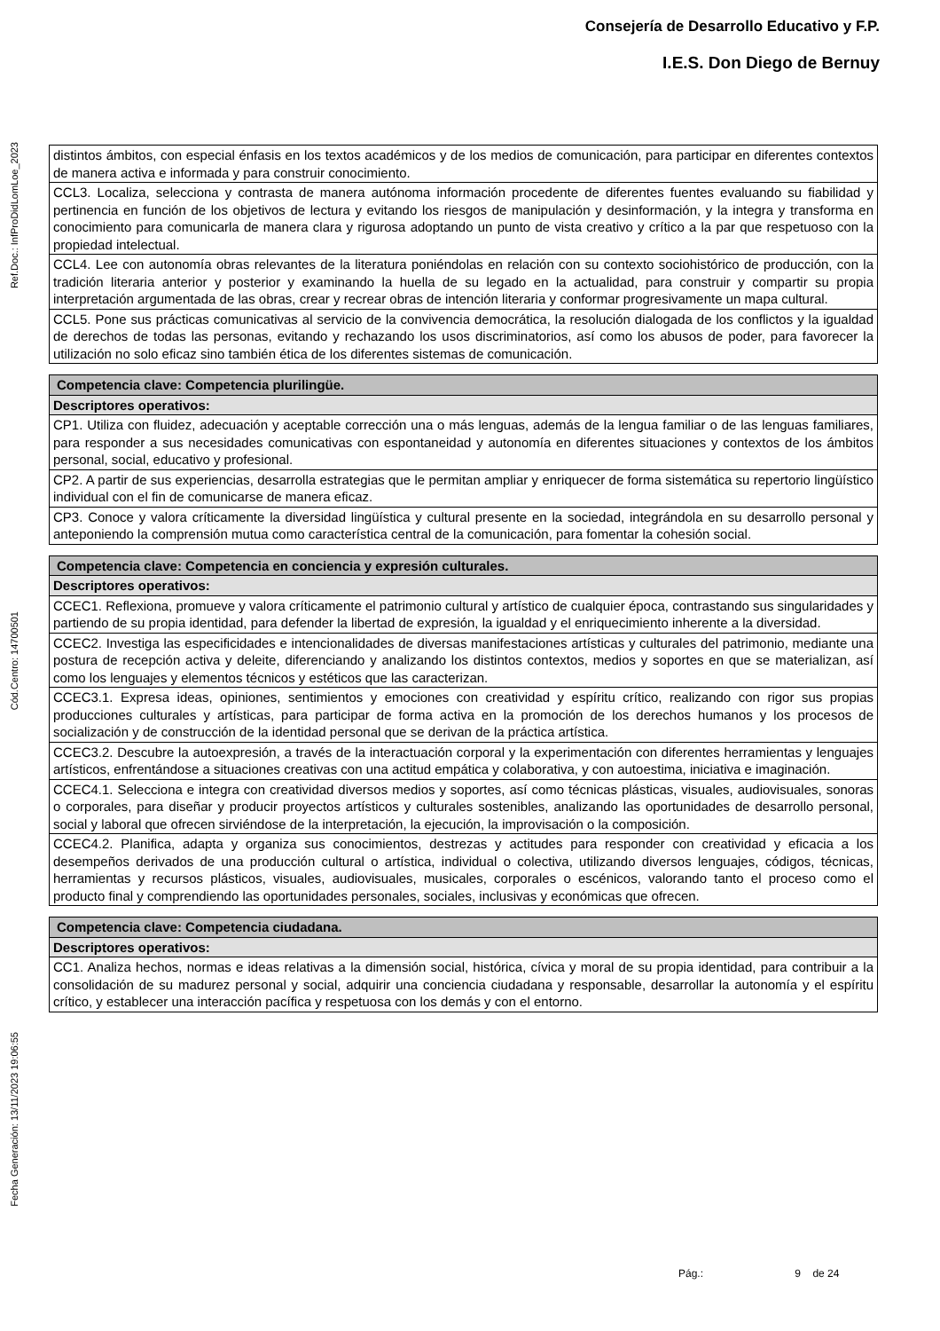Consejería de Desarrollo Educativo y F.P.
I.E.S. Don Diego de Bernuy
Ref.Doc.: InfProDidLomLoe_2023
Cód.Centro: 14700501
Fecha Generación: 13/11/2023 19:06:55
| distintos ámbitos, con especial énfasis en los textos académicos y de los medios de comunicación, para participar en diferentes contextos de manera activa e informada y para construir conocimiento. |
| CCL3. Localiza, selecciona y contrasta de manera autónoma información procedente de diferentes fuentes evaluando su fiabilidad y pertinencia en función de los objetivos de lectura y evitando los riesgos de manipulación y desinformación, y la integra y transforma en conocimiento para comunicarla de manera clara y rigurosa adoptando un punto de vista creativo y crítico a la par que respetuoso con la propiedad intelectual. |
| CCL4. Lee con autonomía obras relevantes de la literatura poniéndolas en relación con su contexto sociohistórico de producción, con la tradición literaria anterior y posterior y examinando la huella de su legado en la actualidad, para construir y compartir su propia interpretación argumentada de las obras, crear y recrear obras de intención literaria y conformar progresivamente un mapa cultural. |
| CCL5. Pone sus prácticas comunicativas al servicio de la convivencia democrática, la resolución dialogada de los conflictos y la igualdad de derechos de todas las personas, evitando y rechazando los usos discriminatorios, así como los abusos de poder, para favorecer la utilización no solo eficaz sino también ética de los diferentes sistemas de comunicación. |
| Competencia clave: Competencia plurilingüe. |
| Descriptores operativos: |
| CP1. Utiliza con fluidez, adecuación y aceptable corrección una o más lenguas, además de la lengua familiar o de las lenguas familiares, para responder a sus necesidades comunicativas con espontaneidad y autonomía en diferentes situaciones y contextos de los ámbitos personal, social, educativo y profesional. |
| CP2. A partir de sus experiencias, desarrolla estrategias que le permitan ampliar y enriquecer de forma sistemática su repertorio lingüístico individual con el fin de comunicarse de manera eficaz. |
| CP3. Conoce y valora críticamente la diversidad lingüística y cultural presente en la sociedad, integrándola en su desarrollo personal y anteponiendo la comprensión mutua como característica central de la comunicación, para fomentar la cohesión social. |
| Competencia clave: Competencia en conciencia y expresión culturales. |
| Descriptores operativos: |
| CCEC1. Reflexiona, promueve y valora críticamente el patrimonio cultural y artístico de cualquier época, contrastando sus singularidades y partiendo de su propia identidad, para defender la libertad de expresión, la igualdad y el enriquecimiento inherente a la diversidad. |
| CCEC2. Investiga las especificidades e intencionalidades de diversas manifestaciones artísticas y culturales del patrimonio, mediante una postura de recepción activa y deleite, diferenciando y analizando los distintos contextos, medios y soportes en que se materializan, así como los lenguajes y elementos técnicos y estéticos que las caracterizan. |
| CCEC3.1. Expresa ideas, opiniones, sentimientos y emociones con creatividad y espíritu crítico, realizando con rigor sus propias producciones culturales y artísticas, para participar de forma activa en la promoción de los derechos humanos y los procesos de socialización y de construcción de la identidad personal que se derivan de la práctica artística. |
| CCEC3.2. Descubre la autoexpresión, a través de la interactuación corporal y la experimentación con diferentes herramientas y lenguajes artísticos, enfrentándose a situaciones creativas con una actitud empática y colaborativa, y con autoestima, iniciativa e imaginación. |
| CCEC4.1. Selecciona e integra con creatividad diversos medios y soportes, así como técnicas plásticas, visuales, audiovisuales, sonoras o corporales, para diseñar y producir proyectos artísticos y culturales sostenibles, analizando las oportunidades de desarrollo personal, social y laboral que ofrecen sirviéndose de la interpretación, la ejecución, la improvisación o la composición. |
| CCEC4.2. Planifica, adapta y organiza sus conocimientos, destrezas y actitudes para responder con creatividad y eficacia a los desempeños derivados de una producción cultural o artística, individual o colectiva, utilizando diversos lenguajes, códigos, técnicas, herramientas y recursos plásticos, visuales, audiovisuales, musicales, corporales o escénicos, valorando tanto el proceso como el producto final y comprendiendo las oportunidades personales, sociales, inclusivas y económicas que ofrecen. |
| Competencia clave: Competencia ciudadana. |
| Descriptores operativos: |
| CC1. Analiza hechos, normas e ideas relativas a la dimensión social, histórica, cívica y moral de su propia identidad, para contribuir a la consolidación de su madurez personal y social, adquirir una conciencia ciudadana y responsable, desarrollar la autonomía y el espíritu crítico, y establecer una interacción pacífica y respetuosa con los demás y con el entorno. |
Pág.: 9 de 24